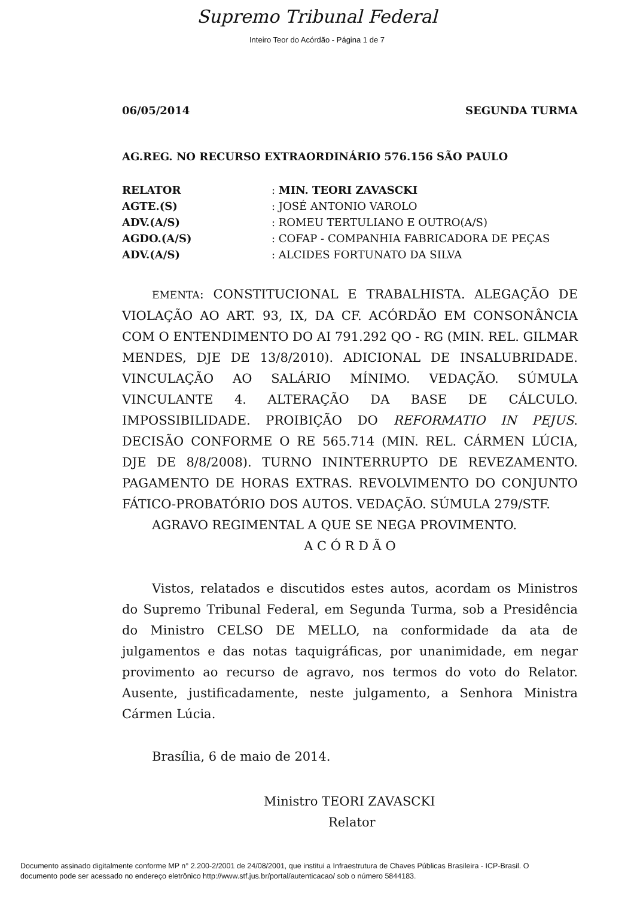Supremo Tribunal Federal
Inteiro Teor do Acórdão - Página 1 de 7
06/05/2014 SEGUNDA TURMA
AG.REG. NO RECURSO EXTRAORDINÁRIO 576.156 SÃO PAULO
| RELATOR | : MIN. TEORI ZAVASCKI |
| AGTE.(S) | : JOSÉ ANTONIO VAROLO |
| ADV.(A/S) | : ROMEU TERTULIANO E OUTRO(A/S) |
| AGDO.(A/S) | : COFAP - COMPANHIA FABRICADORA DE PEÇAS |
| ADV.(A/S) | : ALCIDES FORTUNATO DA SILVA |
EMENTA: CONSTITUCIONAL E TRABALHISTA. ALEGAÇÃO DE VIOLAÇÃO AO ART. 93, IX, DA CF. ACÓRDÃO EM CONSONÂNCIA COM O ENTENDIMENTO DO AI 791.292 QO - RG (MIN. REL. GILMAR MENDES, DJE DE 13/8/2010). ADICIONAL DE INSALUBRIDADE. VINCULAÇÃO AO SALÁRIO MÍNIMO. VEDAÇÃO. SÚMULA VINCULANTE 4. ALTERAÇÃO DA BASE DE CÁLCULO. IMPOSSIBILIDADE. PROIBIÇÃO DO REFORMATIO IN PEJUS. DECISÃO CONFORME O RE 565.714 (MIN. REL. CÁRMEN LÚCIA, DJE DE 8/8/2008). TURNO ININTERRUPTO DE REVEZAMENTO. PAGAMENTO DE HORAS EXTRAS. REVOLVIMENTO DO CONJUNTO FÁTICO-PROBATÓRIO DOS AUTOS. VEDAÇÃO. SÚMULA 279/STF.
AGRAVO REGIMENTAL A QUE SE NEGA PROVIMENTO.
A C Ó R D Ã O
Vistos, relatados e discutidos estes autos, acordam os Ministros do Supremo Tribunal Federal, em Segunda Turma, sob a Presidência do Ministro CELSO DE MELLO, na conformidade da ata de julgamentos e das notas taquigráficas, por unanimidade, em negar provimento ao recurso de agravo, nos termos do voto do Relator. Ausente, justificadamente, neste julgamento, a Senhora Ministra Cármen Lúcia.
Brasília, 6 de maio de 2014.
Ministro TEORI ZAVASCKI
Relator
Documento assinado digitalmente conforme MP n° 2.200-2/2001 de 24/08/2001, que institui a Infraestrutura de Chaves Públicas Brasileira - ICP-Brasil. O
documento pode ser acessado no endereço eletrônico http://www.stf.jus.br/portal/autenticacao/ sob o número 5844183.